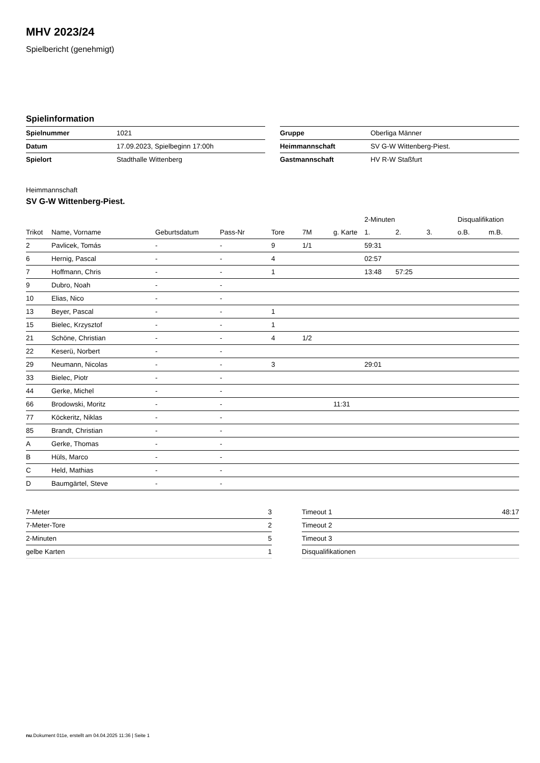MHV 2023/24
Spielbericht (genehmigt)
Spielinformation
| Spielnummer | 1021 |
| Datum | 17.09.2023, Spielbeginn 17:00h |
| Spielort | Stadthalle Wittenberg |
| Gruppe | Oberliga Männer |
| Heimmannschaft | SV G-W Wittenberg-Piest. |
| Gastmannschaft | HV R-W Staßfurt |
Heimmannschaft
SV G-W Wittenberg-Piest.
| | | | | | | | 2-Minuten | | | Disqualifikation | |
| --- | --- | --- | --- | --- | --- | --- | --- | --- | --- | --- | --- |
| Trikot | Name, Vorname | Geburtsdatum | Pass-Nr | Tore | 7M | g. Karte | 1. | 2. | 3. | o.B. | m.B. |
| 2 | Pavlicek, Tomás | - | - | 9 | 1/1 | | 59:31 | | | | |
| 6 | Hernig, Pascal | - | - | 4 | | | 02:57 | | | | |
| 7 | Hoffmann, Chris | - | - | 1 | | | 13:48 | 57:25 | | | |
| 9 | Dubro, Noah | - | - | | | | | | | | |
| 10 | Elias, Nico | - | - | | | | | | | | |
| 13 | Beyer, Pascal | - | - | 1 | | | | | | | |
| 15 | Bielec, Krzysztof | - | - | 1 | | | | | | | |
| 21 | Schöne, Christian | - | - | 4 | 1/2 | | | | | | |
| 22 | Keserü, Norbert | - | - | | | | | | | | |
| 29 | Neumann, Nicolas | - | - | 3 | | | 29:01 | | | | |
| 33 | Bielec, Piotr | - | - | | | | | | | | |
| 44 | Gerke, Michel | - | - | | | | | | | | |
| 66 | Brodowski, Moritz | - | - | | | 11:31 | | | | | |
| 77 | Köckeritz, Niklas | - | - | | | | | | | | |
| 85 | Brandt, Christian | - | - | | | | | | | | |
| A | Gerke, Thomas | - | - | | | | | | | | |
| B | Hüls, Marco | - | - | | | | | | | | |
| C | Held, Mathias | - | - | | | | | | | | |
| D | Baumgärtel, Steve | - | - | | | | | | | | |
| 7-Meter | 3 |
| 7-Meter-Tore | 2 |
| 2-Minuten | 5 |
| gelbe Karten | 1 |
| Timeout 1 | 48:17 |
| Timeout 2 | |
| Timeout 3 | |
| Disqualifikationen | |
nu.Dokument 011e, erstellt am 04.04.2025 11:36 | Seite 1